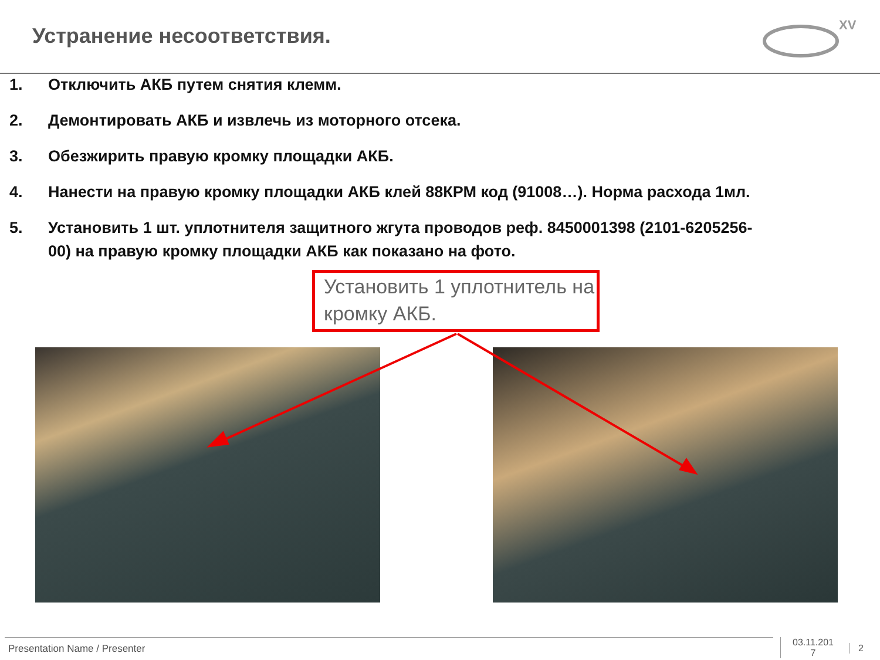Устранение несоответствия.
XV
1. Отключить АКБ путем снятия клемм.
2. Демонтировать АКБ и извлечь из моторного отсека.
3. Обезжирить правую кромку площадки АКБ.
4. Нанести на правую кромку площадки АКБ клей 88КРМ код (91008…). Норма расхода 1мл.
5. Установить 1 шт. уплотнителя защитного жгута проводов реф. 8450001398 (2101-6205256-00) на правую кромку площадки АКБ как показано на фото.
Установить 1 уплотнитель на кромку АКБ.
Presentation Name / Presenter
03.11.201
7
2